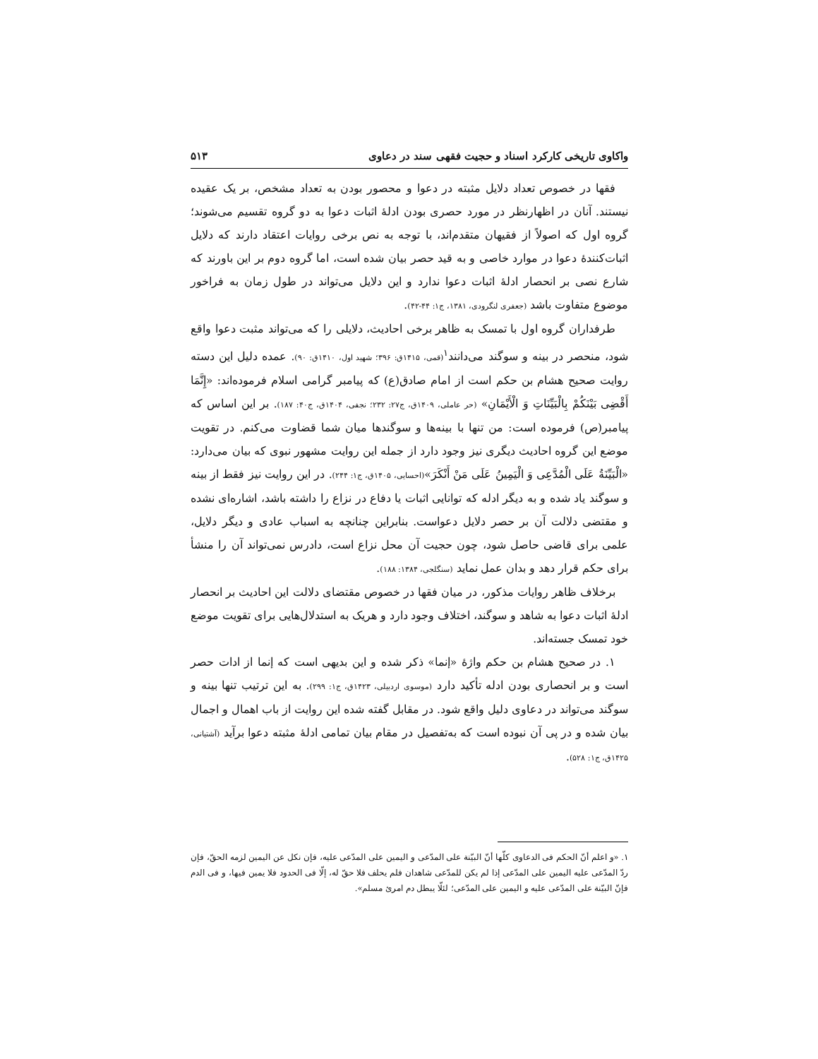واکاوی تاریخی کارکرد اسناد و حجیت فقهی سند در دعاوی ۵۱۳
فقها در خصوص تعداد دلایل مثبته در دعوا و محصور بودن به تعداد مشخص، بر یک عقیده نیستند. آنان در اظهارنظر در مورد حصری بودن ادلۀ اثبات دعوا به دو گروه تقسیم می‌شوند؛ گروه اول که اصولاً از فقیهان متقدم‌اند، با توجه به نص برخی روایات اعتقاد دارند که دلایل اثبات‌کنندۀ دعوا در موارد خاصی و به قید حصر بیان شده است، اما گروه دوم بر این باورند که شارع نصی بر انحصار ادلۀ اثبات دعوا ندارد و این دلایل می‌تواند در طول زمان به فراخور موضوع متفاوت باشد (جعفری لنگرودی، ۱۳۸۱، ج۱: ۴۴-۴۲).
طرفداران گروه اول با تمسک به ظاهر برخی احادیث، دلایلی را که می‌تواند مثبت دعوا واقع شود، منحصر در بینه و سوگند می‌دانند<sup>۱</sup>(قمی، ۱۴۱۵ق: ۳۹۶؛ شهید اول، ۱۴۱۰ق: ۹۰). عمده دلیل این دسته روایت صحیح هشام بن حکم است از امام صادق(ع) که پیامبر گرامی اسلام فرموده‌اند: «إِنَّمَا أَقْضِی بَیْنَکُمْ بِالْبَیِّنَاتِ وَ الْأَیْمَانِ» (حر عاملی، ۱۴۰۹ق، ج۲۷: ۲۳۲؛ نجفی، ۱۴۰۴ق، ج۴۰: ۱۸۷). بر این اساس که پیامبر(ص) فرموده است: من تنها با بینه‌ها و سوگندها میان شما قضاوت می‌کنم. در تقویت موضع این گروه احادیث دیگری نیز وجود دارد از جمله این روایت مشهور نبوی که بیان می‌دارد: «الْبَیِّنَةُ عَلَى الْمُدَّعِی وَ الْیَمِینُ عَلَى مَنْ أَنْکَرَ»(احسایی، ۱۴۰۵ق، ج۱: ۲۴۴). در این روایت نیز فقط از بینه و سوگند یاد شده و به دیگر ادله که توانایی اثبات یا دفاع در نزاع را داشته باشد، اشاره‌ای نشده و مقتضی دلالت آن بر حصر دلایل دعواست. بنابراین چنانچه به اسباب عادی و دیگر دلایل، علمی برای قاضی حاصل شود، چون حجیت آن محل نزاع است، دادرس نمی‌تواند آن را منشأ برای حکم قرار دهد و بدان عمل نماید (سنگلجی، ۱۳۸۴: ۱۸۸).
برخلاف ظاهر روایات مذکور، در میان فقها در خصوص مقتضای دلالت این احادیث بر انحصار ادلۀ اثبات دعوا به شاهد و سوگند، اختلاف وجود دارد و هریک به استدلال‌هایی برای تقویت موضع خود تمسک جسته‌اند.
۱. در صحیح هشام بن حکم واژۀ «إنما» ذکر شده و این بدیهی است که إنما از ادات حصر است و بر انحصاری بودن ادله تأکید دارد (موسوی اردبیلی، ۱۴۲۳ق، ج۱: ۲۹۹). به این ترتیب تنها بینه و سوگند می‌تواند در دعاوی دلیل واقع شود. در مقابل گفته شده این روایت از باب اهمال و اجمال بیان شده و در پی آن نبوده است که به‌تفصیل در مقام بیان تمامی ادلۀ مثبته دعوا برآید (آشتیانی، ۱۴۲۵ق، ج۱: ۵۲۸).
۱. «و اعلم أنّ الحکم فی الدعاوی کلّها أنّ البیّنة علی المدّعی و الیمین علی المدّعی علیه، فإن نکل عن الیمین لزمه الحقّ، فإن ردّ المدّعی علیه الیمین علی المدّعی إذا لم یکن للمدّعی شاهدان فلم یحلف فلا حقّ له، إلّا فی الحدود فلا یمین فیها، و فی الدم فإنّ البیّنة علی المدّعی علیه و الیمین علی المدّعی؛ لئلّا یبطل دم امرئ مسلم».